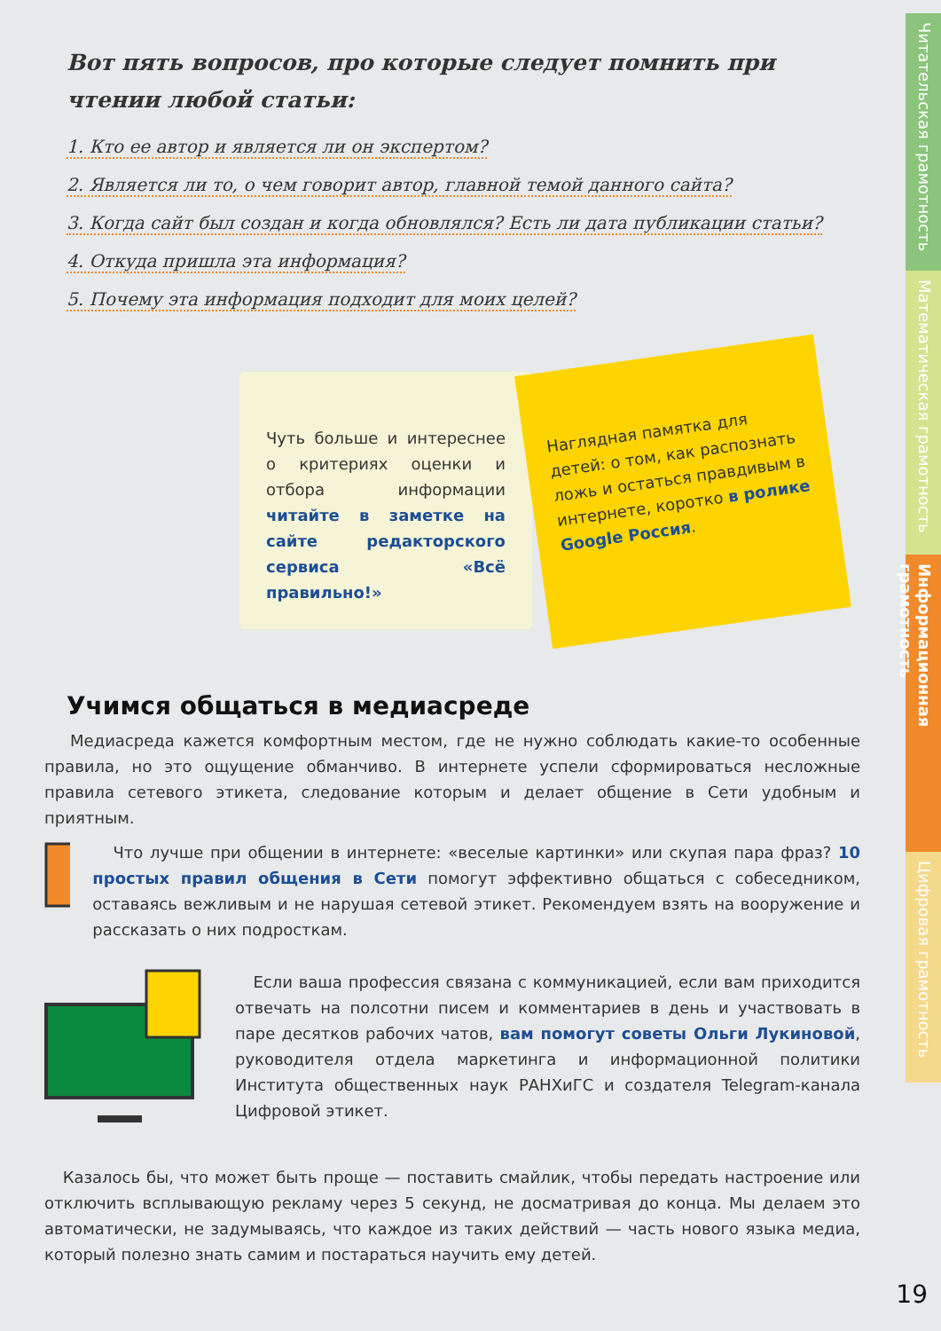Вот пять вопросов, про которые следует помнить при чтении любой статьи:
1. Кто ее автор и является ли он экспертом?
2. Является ли то, о чем говорит автор, главной темой данного сайта?
3. Когда сайт был создан и когда обновлялся? Есть ли дата публикации статьи?
4. Откуда пришла эта информация?
5. Почему эта информация подходит для моих целей?
Чуть больше и интереснее о критериях оценки и отбора информации читайте в заметке на сайте редакторского сервиса «Всё правильно!»
Наглядная памятка для детей: о том, как распознать ложь и остаться правдивым в интернете, коротко в ролике Google Россия.
Учимся общаться в медиасреде
Медиасреда кажется комфортным местом, где не нужно соблюдать какие-то особенные правила, но это ощущение обманчиво. В интернете успели сформироваться несложные правила сетевого этикета, следование которым и делает общение в Сети удобным и приятным.
Что лучше при общении в интернете: «веселые картинки» или скупая пара фраз? 10 простых правил общения в Сети помогут эффективно общаться с собеседником, оставаясь вежливым и не нарушая сетевой этикет. Рекомендуем взять на вооружение и рассказать о них подросткам.
Если ваша профессия связана с коммуникацией, если вам приходится отвечать на полсотни писем и комментариев в день и участвовать в паре десятков рабочих чатов, вам помогут советы Ольги Лукиновой, руководителя отдела маркетинга и информационной политики Института общественных наук РАНХиГС и создателя Telegram-канала Цифровой этикет.
Казалось бы, что может быть проще — поставить смайлик, чтобы передать настроение или отключить всплывающую рекламу через 5 секунд, не досматривая до конца. Мы делаем это автоматически, не задумываясь, что каждое из таких действий — часть нового языка медиа, который полезно знать самим и постараться научить ему детей.
Читательская грамотность
Математическая грамотность
Информационная грамотность
Цифровая грамотность
19